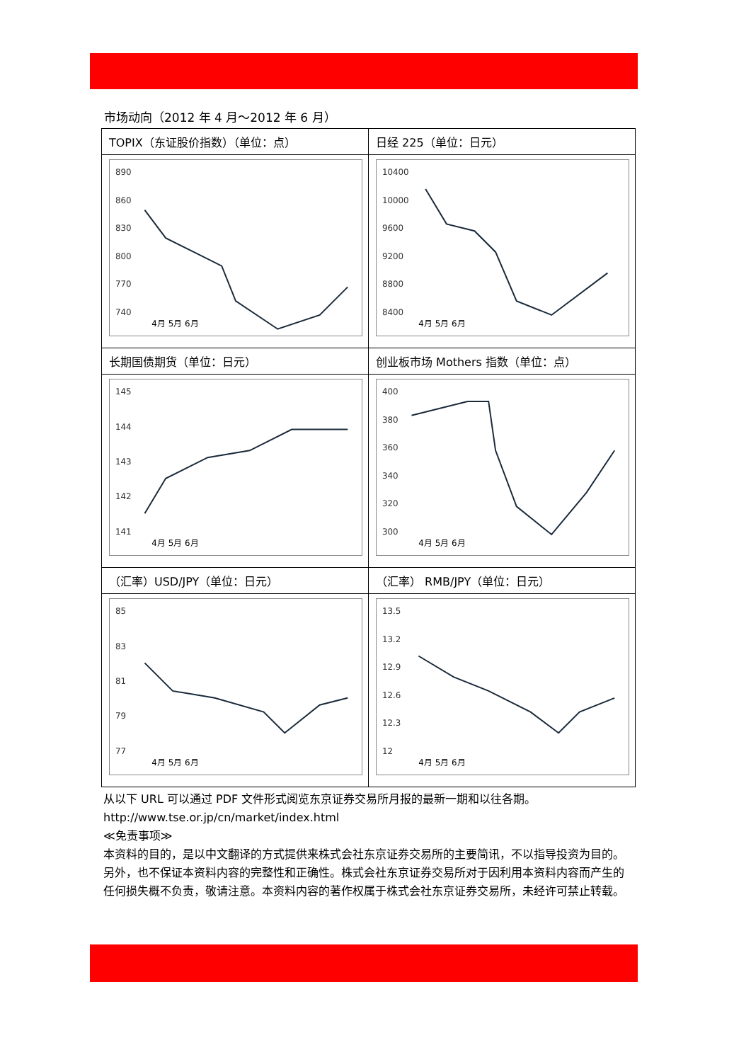市场动向（2012 年 4 月～2012 年 6 月）
| TOPIX（东证股价指数）（单位：点） | 日经 225（单位：日元） |
| 890 860 830 800 770 740 4月 5月 6月 | 10400 10000 9600 9200 8800 8400 4月 5月 6月 |
| 长期国债期货（单位：日元） | 创业板市场 Mothers 指数（单位：点） |
| 145 144 143 142 141 4月 5月 6月 | 400 380 360 340 320 300 4月 5月 6月 |
| （汇率）USD/JPY（单位：日元） | （汇率） RMB/JPY（单位：日元） |
| 85 83 81 79 77 4月 5月 6月 | 13.5 13.2 12.9 12.6 12.3 12 4月 5月 6月 |
从以下 URL 可以通过 PDF 文件形式阅览东京证券交易所月报的最新一期和以往各期。
http://www.tse.or.jp/cn/market/index.html
≪免责事项≫
本资料的目的，是以中文翻译的方式提供来株式会社东京证券交易所的主要简讯，不以指导投资为目的。另外，也不保证本资料内容的完整性和正确性。株式会社东京证券交易所对于因利用本资料内容而产生的任何损失概不负责，敬请注意。本资料内容的著作权属于株式会社东京证券交易所，未经许可禁止转载。